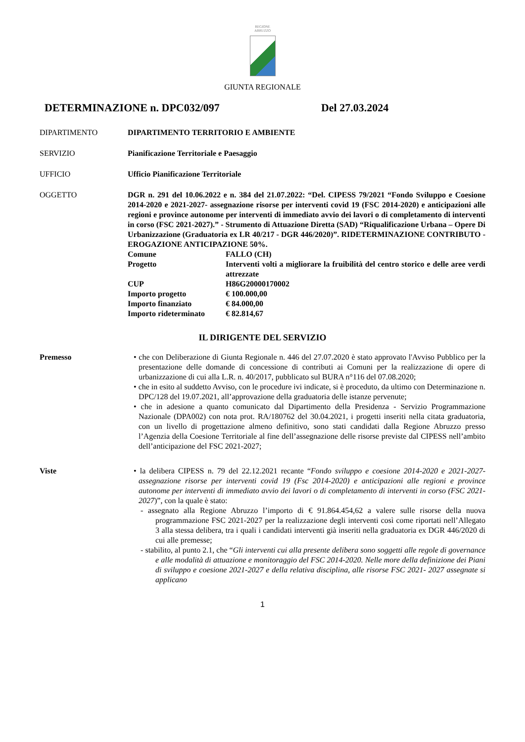REGIONE
ABRUZZO
GIUNTA REGIONALE
DETERMINAZIONE n. DPC032/097 Del 27.03.2024
DIPARTIMENTO DIPARTIMENTO TERRITORIO E AMBIENTE
SERVIZIO Pianificazione Territoriale e Paesaggio
UFFICIO Ufficio Pianificazione Territoriale
OGGETTO DGR n. 291 del 10.06.2022 e n. 384 del 21.07.2022: “Del. CIPESS 79/2021 “Fondo Sviluppo e Coesione 2014-2020 e 2021-2027- assegnazione risorse per interventi covid 19 (FSC 2014-2020) e anticipazioni alle regioni e province autonome per interventi di immediato avvio dei lavori o di completamento di interventi in corso (FSC 2021-2027).” - Strumento di Attuazione Diretta (SAD) “Riqualificazione Urbana – Opere Di Urbanizzazione (Graduatoria ex LR 40/217 - DGR 446/2020)”. RIDETERMINAZIONE CONTRIBUTO - EROGAZIONE ANTICIPAZIONE 50%.
Comune FALLO (CH)
Progetto Interventi volti a migliorare la fruibilità del centro storico e delle aree verdi attrezzate
CUP H86G20000170002
Importo progetto € 100.000,00
Importo finanziato € 84.000,00
Importo rideterminato
€ 82.814,67
IL DIRIGENTE DEL SERVIZIO
Premesso • che con Deliberazione di Giunta Regionale n. 446 del 27.07.2020 è stato approvato l'Avviso Pubblico per la presentazione delle domande di concessione di contributi ai Comuni per la realizzazione di opere di urbanizzazione di cui alla L.R. n. 40/2017, pubblicato sul BURA n°116 del 07.08.2020;
• che in esito al suddetto Avviso, con le procedure ivi indicate, si è proceduto, da ultimo con Determinazione n. DPC/128 del 19.07.2021, all’approvazione della graduatoria delle istanze pervenute;
• che in adesione a quanto comunicato dal Dipartimento della Presidenza - Servizio Programmazione Nazionale (DPA002) con nota prot. RA/180762 del 30.04.2021, i progetti inseriti nella citata graduatoria, con un livello di progettazione almeno definitivo, sono stati candidati dalla Regione Abruzzo presso l’Agenzia della Coesione Territoriale al fine dell’assegnazione delle risorse previste dal CIPESS nell’ambito dell’anticipazione del FSC 2021-2027;
Viste • la delibera CIPESS n. 79 del 22.12.2021 recante “Fondo sviluppo e coesione 2014-2020 e 2021-2027-assegnazione risorse per interventi covid 19 (Fsc 2014-2020) e anticipazioni alle regioni e province autonome per interventi di immediato avvio dei lavori o di completamento di interventi in corso (FSC 2021-2027)”, con la quale è stato:
- assegnato alla Regione Abruzzo l’importo di € 91.864.454,62 a valere sulle risorse della nuova programmazione FSC 2021-2027 per la realizzazione degli interventi così come riportati nell’Allegato 3 alla stessa delibera, tra i quali i candidati interventi già inseriti nella graduatoria ex DGR 446/2020 di cui alle premesse;
- stabilito, al punto 2.1, che “Gli interventi cui alla presente delibera sono soggetti alle regole di governance e alle modalità di attuazione e monitoraggio del FSC 2014-2020. Nelle more della definizione dei Piani di sviluppo e coesione 2021-2027 e della relativa disciplina, alle risorse FSC 2021- 2027 assegnate si applicano
1